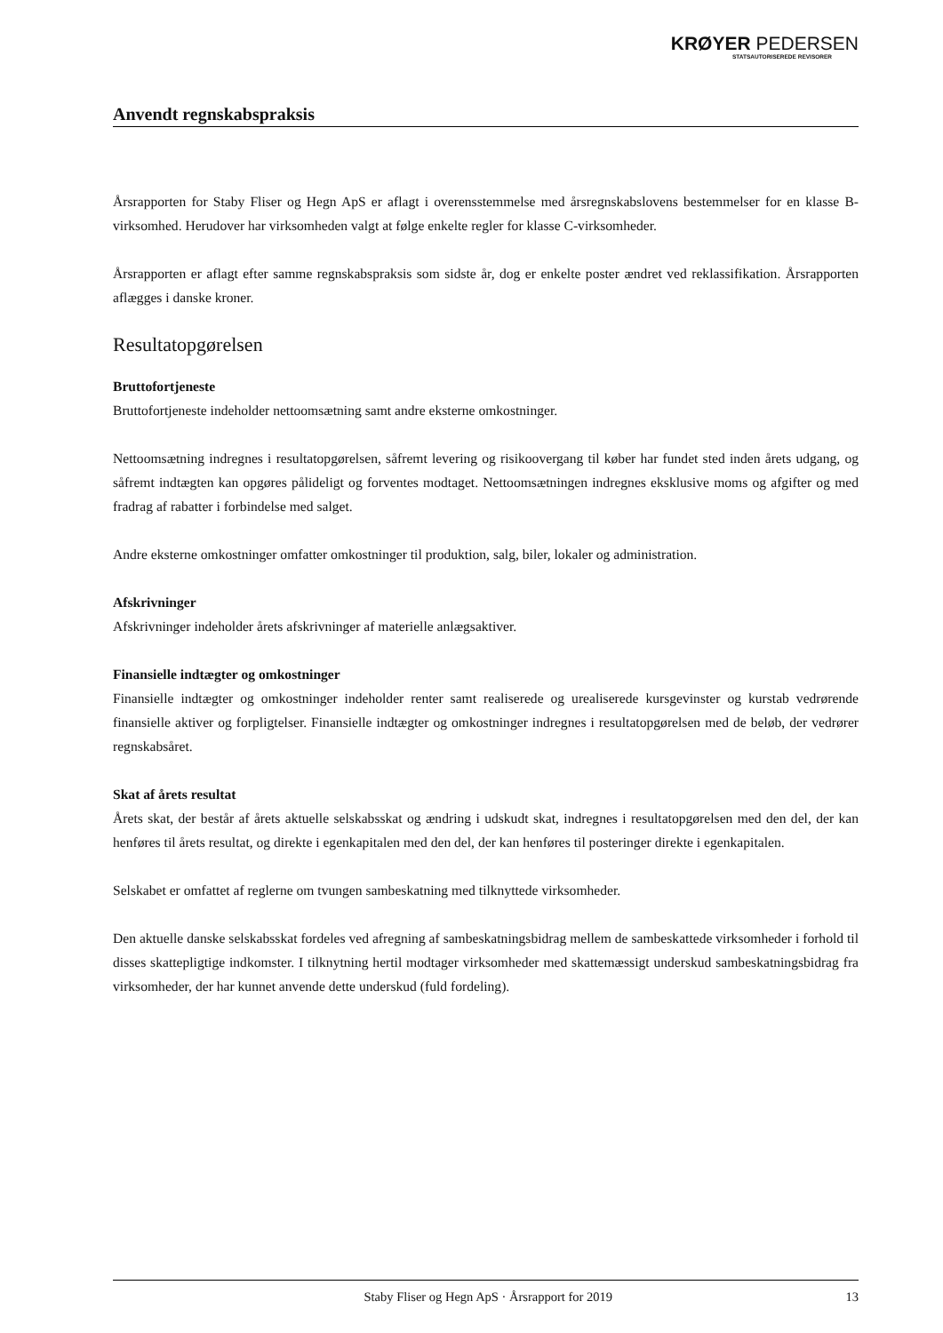KRØYER PEDERSEN
STATSAUTORISEREDE REVISORER
Anvendt regnskabspraksis
Årsrapporten for Staby Fliser og Hegn ApS er aflagt i overensstemmelse med årsregnskabslovens bestemmelser for en klasse B-virksomhed. Herudover har virksomheden valgt at følge enkelte regler for klasse C-virksomheder.
Årsrapporten er aflagt efter samme regnskabspraksis som sidste år, dog er enkelte poster ændret ved reklassifikation. Årsrapporten aflægges i danske kroner.
Resultatopgørelsen
Bruttofortjeneste
Bruttofortjeneste indeholder nettoomsætning samt andre eksterne omkostninger.
Nettoomsætning indregnes i resultatopgørelsen, såfremt levering og risikoovergang til køber har fundet sted inden årets udgang, og såfremt indtægten kan opgøres pålideligt og forventes modtaget. Nettoomsætningen indregnes eksklusive moms og afgifter og med fradrag af rabatter i forbindelse med salget.
Andre eksterne omkostninger omfatter omkostninger til produktion, salg, biler, lokaler og administration.
Afskrivninger
Afskrivninger indeholder årets afskrivninger af materielle anlægsaktiver.
Finansielle indtægter og omkostninger
Finansielle indtægter og omkostninger indeholder renter samt realiserede og urealiserede kursgevinster og kurstab vedrørende finansielle aktiver og forpligtelser. Finansielle indtægter og omkostninger indregnes i resultatopgørelsen med de beløb, der vedrører regnskabsåret.
Skat af årets resultat
Årets skat, der består af årets aktuelle selskabsskat og ændring i udskudt skat, indregnes i resultatopgørelsen med den del, der kan henføres til årets resultat, og direkte i egenkapitalen med den del, der kan henføres til posteringer direkte i egenkapitalen.
Selskabet er omfattet af reglerne om tvungen sambeskatning med tilknyttede virksomheder.
Den aktuelle danske selskabsskat fordeles ved afregning af sambeskatningsbidrag mellem de sambeskattede virksomheder i forhold til disses skattepligtige indkomster. I tilknytning hertil modtager virksomheder med skattemæssigt underskud sambeskatningsbidrag fra virksomheder, der har kunnet anvende dette underskud (fuld fordeling).
Staby Fliser og Hegn ApS · Årsrapport for 2019 13